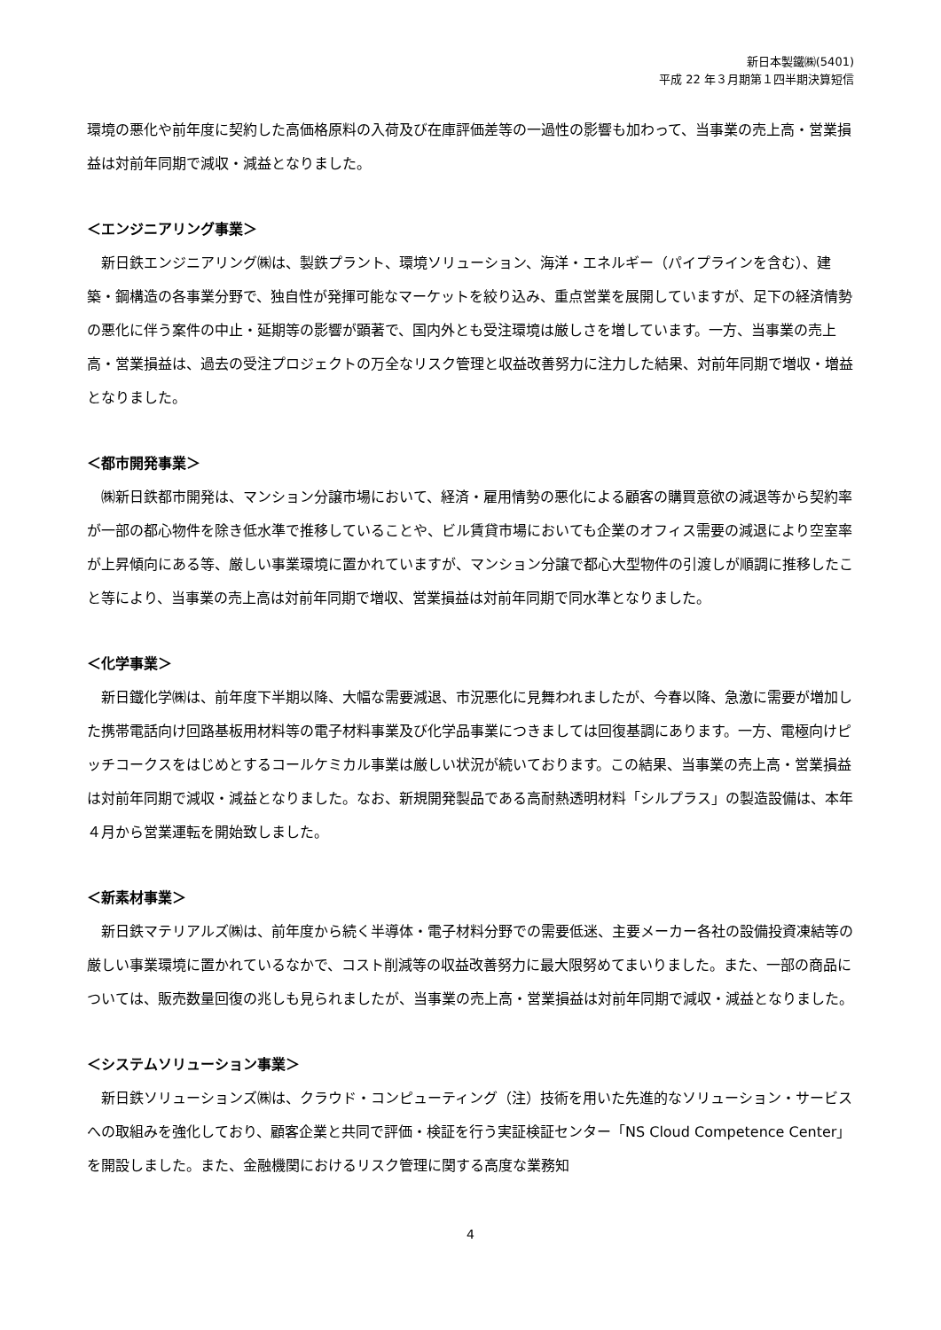新日本製鐵㈱(5401)
平成 22 年３月期第１四半期決算短信
環境の悪化や前年度に契約した高価格原料の入荷及び在庫評価差等の一過性の影響も加わって、当事業の売上高・営業損益は対前年同期で減収・減益となりました。
＜エンジニアリング事業＞
　新日鉄エンジニアリング㈱は、製鉄プラント、環境ソリューション、海洋・エネルギー（パイプラインを含む）、建築・鋼構造の各事業分野で、独自性が発揮可能なマーケットを絞り込み、重点営業を展開していますが、足下の経済情勢の悪化に伴う案件の中止・延期等の影響が顕著で、国内外とも受注環境は厳しさを増しています。一方、当事業の売上高・営業損益は、過去の受注プロジェクトの万全なリスク管理と収益改善努力に注力した結果、対前年同期で増収・増益となりました。
＜都市開発事業＞
　㈱新日鉄都市開発は、マンション分譲市場において、経済・雇用情勢の悪化による顧客の購買意欲の減退等から契約率が一部の都心物件を除き低水準で推移していることや、ビル賃貸市場においても企業のオフィス需要の減退により空室率が上昇傾向にある等、厳しい事業環境に置かれていますが、マンション分譲で都心大型物件の引渡しが順調に推移したこと等により、当事業の売上高は対前年同期で増収、営業損益は対前年同期で同水準となりました。
＜化学事業＞
　新日鐵化学㈱は、前年度下半期以降、大幅な需要減退、市況悪化に見舞われましたが、今春以降、急激に需要が増加した携帯電話向け回路基板用材料等の電子材料事業及び化学品事業につきましては回復基調にあります。一方、電極向けピッチコークスをはじめとするコールケミカル事業は厳しい状況が続いております。この結果、当事業の売上高・営業損益は対前年同期で減収・減益となりました。なお、新規開発製品である高耐熱透明材料「シルプラス」の製造設備は、本年４月から営業運転を開始致しました。
＜新素材事業＞
　新日鉄マテリアルズ㈱は、前年度から続く半導体・電子材料分野での需要低迷、主要メーカー各社の設備投資凍結等の厳しい事業環境に置かれているなかで、コスト削減等の収益改善努力に最大限努めてまいりました。また、一部の商品については、販売数量回復の兆しも見られましたが、当事業の売上高・営業損益は対前年同期で減収・減益となりました。
＜システムソリューション事業＞
　新日鉄ソリューションズ㈱は、クラウド・コンピューティング（注）技術を用いた先進的なソリューション・サービスへの取組みを強化しており、顧客企業と共同で評価・検証を行う実証検証センター「NS Cloud Competence Center」を開設しました。また、金融機関におけるリスク管理に関する高度な業務知
4